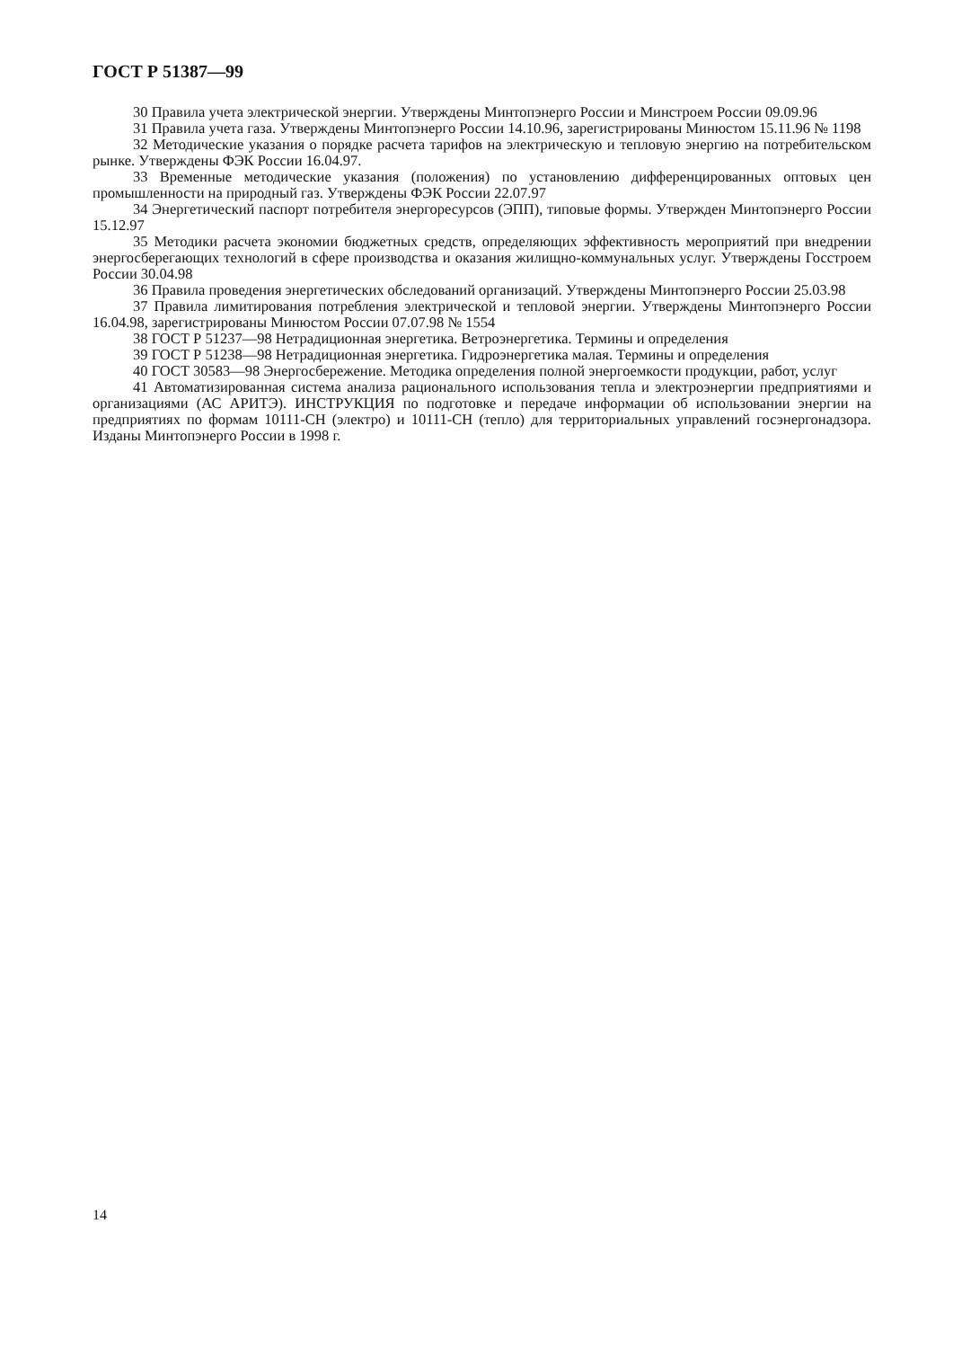ГОСТ Р 51387—99
30 Правила учета электрической энергии. Утверждены Минтопэнерго России и Минстроем России 09.09.96
31 Правила учета газа. Утверждены Минтопэнерго России 14.10.96, зарегистрированы Минюстом 15.11.96 № 1198
32 Методические указания о порядке расчета тарифов на электрическую и тепловую энергию на потребительском рынке. Утверждены ФЭК России 16.04.97.
33 Временные методические указания (положения) по установлению дифференцированных оптовых цен промышленности на природный газ. Утверждены ФЭК России 22.07.97
34 Энергетический паспорт потребителя энергоресурсов (ЭПП), типовые формы. Утвержден Минтопэнерго России 15.12.97
35 Методики расчета экономии бюджетных средств, определяющих эффективность мероприятий при внедрении энергосберегающих технологий в сфере производства и оказания жилищно-коммунальных услуг. Утверждены Госстроем России 30.04.98
36 Правила проведения энергетических обследований организаций. Утверждены Минтопэнерго России 25.03.98
37 Правила лимитирования потребления электрической и тепловой энергии. Утверждены Минтопэнерго России 16.04.98, зарегистрированы Минюстом России 07.07.98 № 1554
38 ГОСТ Р 51237—98 Нетрадиционная энергетика. Ветроэнергетика. Термины и определения
39 ГОСТ Р 51238—98 Нетрадиционная энергетика. Гидроэнергетика малая. Термины и определения
40 ГОСТ 30583—98 Энергосбережение. Методика определения полной энергоемкости продукции, работ, услуг
41 Автоматизированная система анализа рационального использования тепла и электроэнергии предприятиями и организациями (АС АРИТЭ). ИНСТРУКЦИЯ по подготовке и передаче информации об использовании энергии на предприятиях по формам 10111-СН (электро) и 10111-СН (тепло) для территориальных управлений госэнергонадзора. Изданы Минтопэнерго России в 1998 г.
14